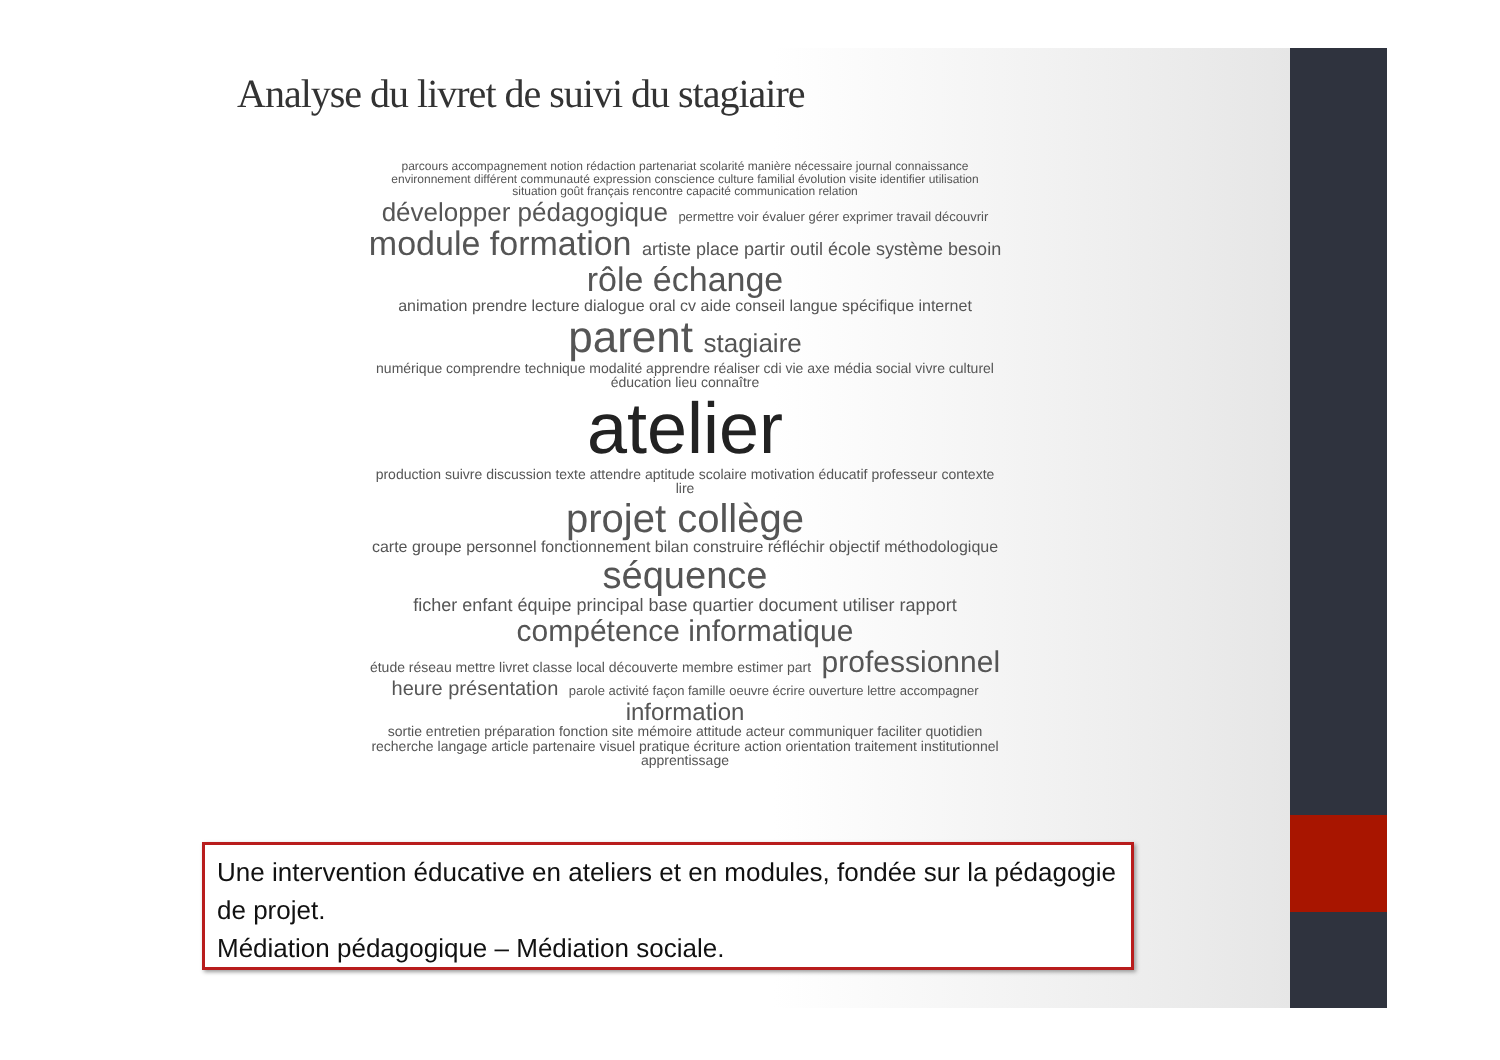Analyse du livret de suivi du stagiaire
parcours accompagnement notion rédaction partenariat scolarité manière nécessaire journal connaissance environnement différent communauté expression conscience culture familial évolution visite identifier utilisation situation goût français rencontre capacité communication relation développer pédagogique permettre voir évaluer gérer exprimer travail découvrir module formation artiste place partir outil école système besoin rôle échange animation prendre lecture dialogue oral cv aide conseil langue spécifique internet parent stagiaire numérique comprendre technique modalité apprendre réaliser cdi vie axe média social vivre culturel éducation lieu connaître atelier production suivre discussion texte attendre aptitude scolaire motivation éducatif professeur contexte lire projet collège carte groupe personnel fonctionnement bilan construire réfléchir objectif méthodologique séquence ficher enfant équipe principal base quartier document utiliser rapport compétence informatique étude réseau mettre livret classe local découverte membre estimer part professionnel heure présentation parole activité façon famille oeuvre écrire ouverture lettre accompagner information sortie entretien préparation fonction site mémoire attitude acteur communiquer faciliter quotidien recherche langage article partenaire visuel pratique écriture action orientation traitement institutionnel apprentissage
Une intervention éducative en ateliers et en modules, fondée sur la pédagogie de projet.
Médiation pédagogique – Médiation sociale.